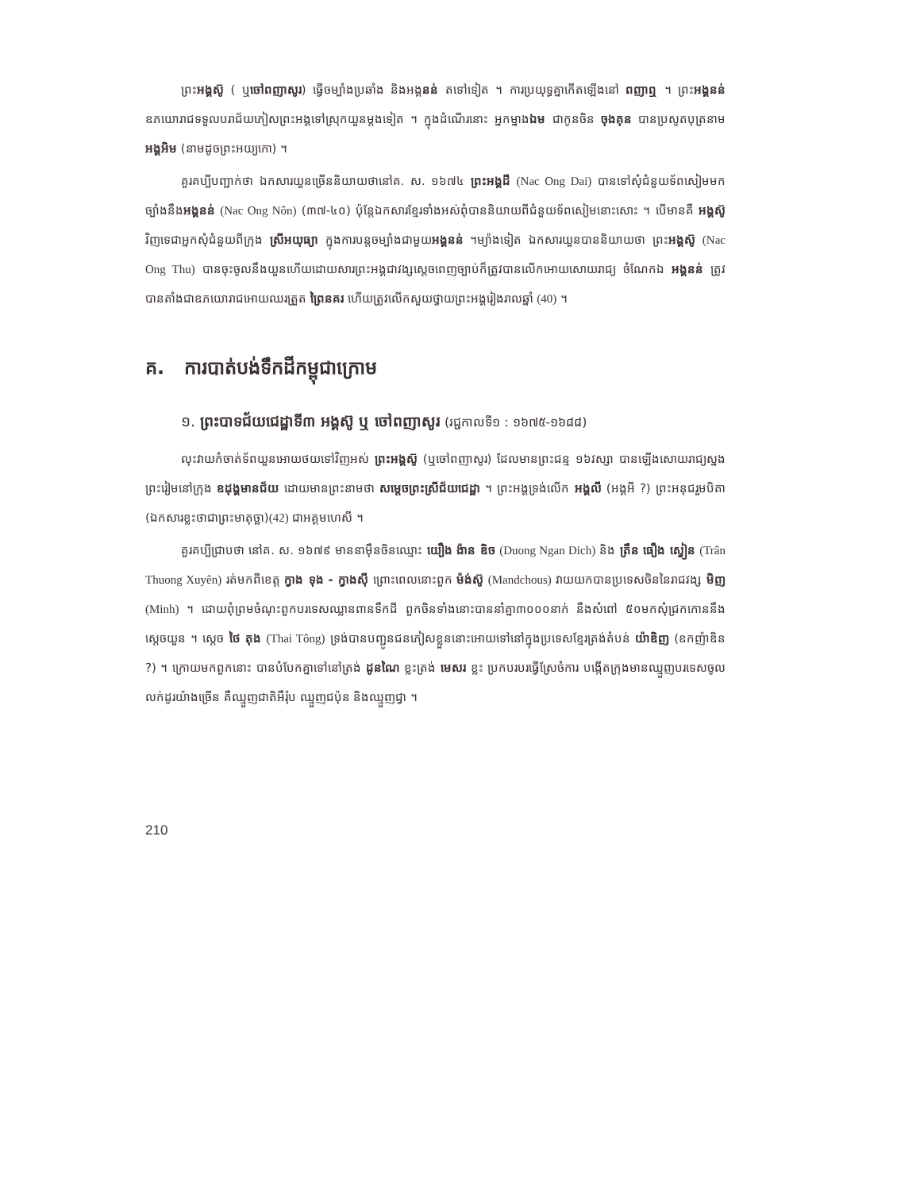ព្រះអង្គស៊ូ ( ឬចៅពញាសូរ) ធ្វើចម្បាំងប្រឆាំង និងអង្គនន់ តទៅទៀត ។ ការប្រយុទ្ធគ្នាកើតឡើងនៅ ពញាឮ ។ ព្រះអង្គនន់ ឧភយោរាជទទួលបរាជ័យភៀសព្រះអង្គទៅស្រុកយួនម្តងទៀត ។ ក្នុងដំណើរនោះ អ្នកម្នាងឯម ជាកូនចិន ចុងគុន បានប្រសូតបុត្រនាម អង្គអិម (នាមដូចព្រះអយ្យកោ) ។
គួរគប្បីបញ្ជាក់ថា ឯកសារយួនច្រើននិយាយថានៅគ. ស. ១៦៧៤ ព្រះអង្គដី (Nac Ong Dai) បានទៅសុំជំនួយទ័ពសៀមមកច្បាំងនឹងអង្គនន់ (Nac Ong Nôn) (៣៧-៤០) ប៉ុន្តែឯកសារខ្មែរទាំងអស់ពុំបាននិយាយពីជំនួយទ័ពសៀមនោះសោះ ។ បើមានគឺ អង្គស៊ូ វិញទេជាអ្នកសុំជំនួយពីក្រុង ស្រីអយុធ្យា ក្នុងការបន្តចម្បាំងជាមួយអង្គនន់ ។ម្យ៉ាងទៀត ឯកសារយួនបាននិយាយថា ព្រះអង្គស៊ូ (Nac Ong Thu) បានចុះចូលនឹងយួនហើយដោយសារព្រះអង្គជាវង្សស្តេចពេញច្បាប់ក៏ត្រូវបានលើកអោយសោយរាជ្យ ចំណែកឯ អង្គនន់ ត្រូវបានតាំងជាឧភយោរាជអោយឈរត្រួត ព្រៃនគរ ហើយត្រូវលើកសួយថ្វាយព្រះអង្គរៀងរាលឆ្នាំ (40) ។
គ. ការបាត់បង់ទឹកដីកម្ពុជាក្រោម
១. ព្រះបាទជ័យជេដ្ឋាទី៣ អង្គស៊ូ ឬ ចៅពញាសូរ (រជ្ជកាលទី១ : ១៦៧៥-១៦៨៨)
លុះវាយកំចាត់ទ័ពយួនអោយថយទៅវិញអស់ ព្រះអង្គស៊ូ (ឬចៅពញាសូរ) ដែលមានព្រះជន្ម ១៦វស្សា បានឡើងសោយរាជ្យស្នងព្រះរៀមនៅក្រុង ឧដុង្គមានជ័យ ដោយមានព្រះនាមថា សម្តេចព្រះស្រីជ័យជេដ្ឋា ។ ព្រះអង្គទ្រង់លើក អង្គលី (អង្គអី ?) ព្រះអនុជរួមបិតា (ឯកសារខ្លះថាជាព្រះមាតុច្ឆា)(42) ជាអគ្គមហេសី ។
គួរគប្បីជ្រាបថា នៅគ. ស. ១៦៧៩ មាននាម៉ឺនចិនឈ្មោះ យឿង ង៉ាន ឌិច (Duong Ngan Dich) និង ត្រឹន ធឿង ស្វៀន (Trân Thuong Xuyên) រត់មកពីខេត្ត ក្វាង ទុង - ក្វាងស៊ី ព្រោះពេលនោះពួក ម៉ង់ស៊ូ (Mandchous) វាយយកបានប្រទេសចិននៃរាជវង្ស មិញ (Minh) ។ ដោយពុំព្រមចំណុះពួកបរទេសឈ្លានពានទឹកដី ពួកចិនទាំងនោះបាននាំគ្នា៣០០០នាក់ នឹងសំពៅ ៥០មកសុំជ្រកកោននឹងស្តេចយួន ។ ស្តេច ថៃ តុង (Thai Tông) ទ្រង់បានបញ្ជូនជនភៀសខ្លួននោះអោយទៅនៅក្នុងប្រទេសខ្មែរត្រង់តំបន់ យ៉ាឌិញ (ឧកញ៉ាឌិន ?) ។ ក្រោយមកពួកនោះ បានបំបែកគ្នាទៅនៅត្រង់ ដូនណៃ ខ្លះត្រង់ មេសរ ខ្លះ ប្រកបរបរធ្វើស្រែចំការ បង្កើតក្រុងមានឈ្មួញបរទេសចូលលក់ដូរយ៉ាងច្រើន គឺឈ្មួញជាតិអឺរ៉ុប ឈ្មួញជប៉ុន និងឈ្មួញជ្វា ។
210